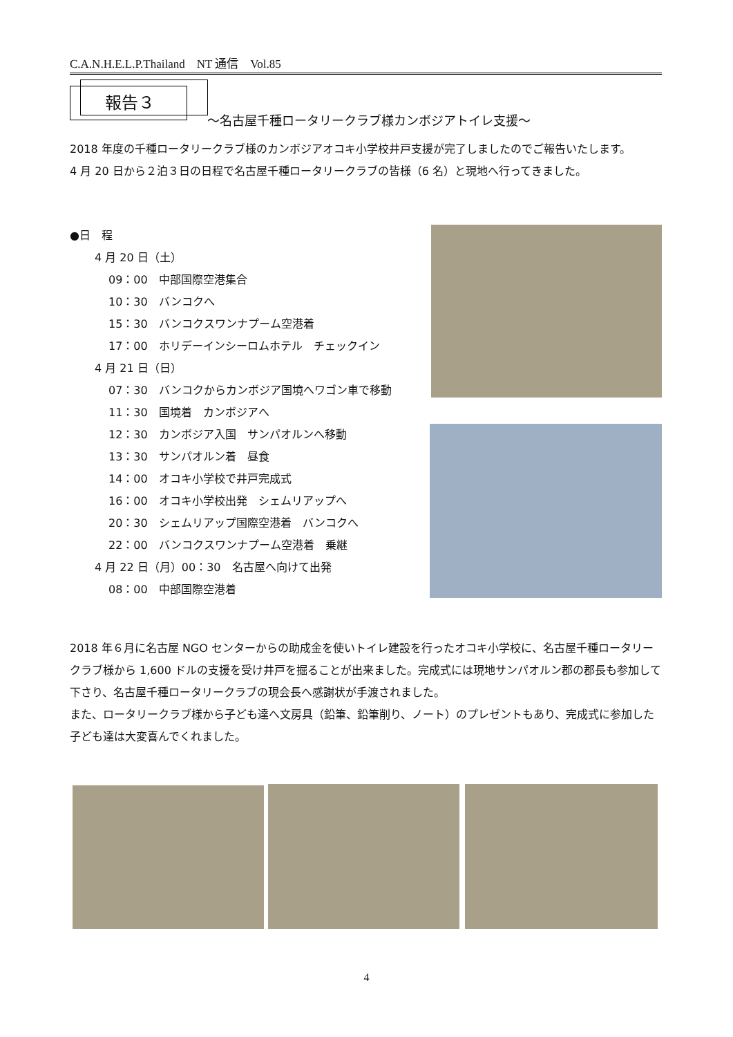C.A.N.H.E.L.P.Thailand　NT 通信　Vol.85
報告３
～名古屋千種ロータリークラブ様カンボジアトイレ支援～
2018 年度の千種ロータリークラブ様のカンボジアオコキ小学校井戸支援が完了しましたのでご報告いたします。
4 月 20 日から２泊３日の日程で名古屋千種ロータリークラブの皆様（6 名）と現地へ行ってきました。
●日　程
4 月 20 日（土）
09：00　中部国際空港集合
10：30　バンコクへ
15：30　バンコクスワンナプーム空港着
17：00　ホリデーインシーロムホテル　チェックイン
4 月 21 日（日）
07：30　バンコクからカンボジア国境へワゴン車で移動
11：30　国境着　カンボジアへ
12：30　カンボジア入国　サンパオルンへ移動
13：30　サンパオルン着　昼食
14：00　オコキ小学校で井戸完成式
16：00　オコキ小学校出発　シェムリアップへ
20：30　シェムリアップ国際空港着　バンコクへ
22：00　バンコクスワンナプーム空港着　乗継
4 月 22 日（月）00：30　名古屋へ向けて出発
08：00　中部国際空港着
2018 年６月に名古屋 NGO センターからの助成金を使いトイレ建設を行ったオコキ小学校に、名古屋千種ロータリークラブ様から 1,600 ドルの支援を受け井戸を掘ることが出来ました。完成式には現地サンパオルン郡の郡長も参加して下さり、名古屋千種ロータリークラブの現会長へ感謝状が手渡されました。
また、ロータリークラブ様から子ども達へ文房具（鉛筆、鉛筆削り、ノート）のプレゼントもあり、完成式に参加した子ども達は大変喜んでくれました。
4